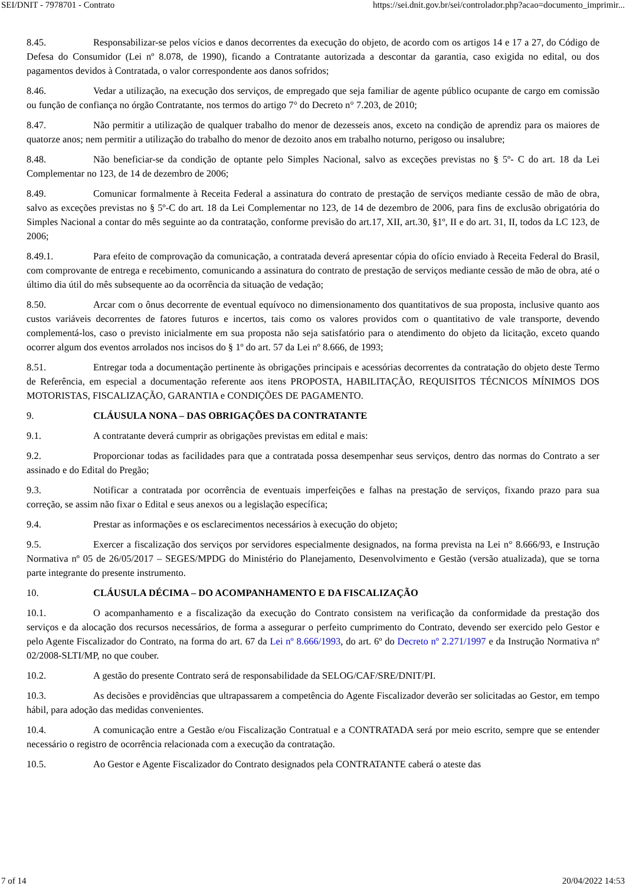SEI/DNIT - 7978701 - Contrato https://sei.dnit.gov.br/sei/controlador.php?acao=documento_imprimir...
8.45. Responsabilizar-se pelos vícios e danos decorrentes da execução do objeto, de acordo com os artigos 14 e 17 a 27, do Código de Defesa do Consumidor (Lei nº 8.078, de 1990), ficando a Contratante autorizada a descontar da garantia, caso exigida no edital, ou dos pagamentos devidos à Contratada, o valor correspondente aos danos sofridos;
8.46. Vedar a utilização, na execução dos serviços, de empregado que seja familiar de agente público ocupante de cargo em comissão ou função de confiança no órgão Contratante, nos termos do artigo 7° do Decreto n° 7.203, de 2010;
8.47. Não permitir a utilização de qualquer trabalho do menor de dezesseis anos, exceto na condição de aprendiz para os maiores de quatorze anos; nem permitir a utilização do trabalho do menor de dezoito anos em trabalho noturno, perigoso ou insalubre;
8.48. Não beneficiar-se da condição de optante pelo Simples Nacional, salvo as exceções previstas no § 5º- C do art. 18 da Lei Complementar no 123, de 14 de dezembro de 2006;
8.49. Comunicar formalmente à Receita Federal a assinatura do contrato de prestação de serviços mediante cessão de mão de obra, salvo as exceções previstas no § 5º-C do art. 18 da Lei Complementar no 123, de 14 de dezembro de 2006, para fins de exclusão obrigatória do Simples Nacional a contar do mês seguinte ao da contratação, conforme previsão do art.17, XII, art.30, §1º, II e do art. 31, II, todos da LC 123, de 2006;
8.49.1. Para efeito de comprovação da comunicação, a contratada deverá apresentar cópia do ofício enviado à Receita Federal do Brasil, com comprovante de entrega e recebimento, comunicando a assinatura do contrato de prestação de serviços mediante cessão de mão de obra, até o último dia útil do mês subsequente ao da ocorrência da situação de vedação;
8.50. Arcar com o ônus decorrente de eventual equívoco no dimensionamento dos quantitativos de sua proposta, inclusive quanto aos custos variáveis decorrentes de fatores futuros e incertos, tais como os valores providos com o quantitativo de vale transporte, devendo complementá-los, caso o previsto inicialmente em sua proposta não seja satisfatório para o atendimento do objeto da licitação, exceto quando ocorrer algum dos eventos arrolados nos incisos do § 1º do art. 57 da Lei nº 8.666, de 1993;
8.51. Entregar toda a documentação pertinente às obrigações principais e acessórias decorrentes da contratação do objeto deste Termo de Referência, em especial a documentação referente aos itens PROPOSTA, HABILITAÇÃO, REQUISITOS TÉCNICOS MÍNIMOS DOS MOTORISTAS, FISCALIZAÇÃO, GARANTIA e CONDIÇÕES DE PAGAMENTO.
9. CLÁUSULA NONA – DAS OBRIGAÇÕES DA CONTRATANTE
9.1. A contratante deverá cumprir as obrigações previstas em edital e mais:
9.2. Proporcionar todas as facilidades para que a contratada possa desempenhar seus serviços, dentro das normas do Contrato a ser assinado e do Edital do Pregão;
9.3. Notificar a contratada por ocorrência de eventuais imperfeições e falhas na prestação de serviços, fixando prazo para sua correção, se assim não fixar o Edital e seus anexos ou a legislação específica;
9.4. Prestar as informações e os esclarecimentos necessários à execução do objeto;
9.5. Exercer a fiscalização dos serviços por servidores especialmente designados, na forma prevista na Lei n° 8.666/93, e Instrução Normativa nº 05 de 26/05/2017 – SEGES/MPDG do Ministério do Planejamento, Desenvolvimento e Gestão (versão atualizada), que se torna parte integrante do presente instrumento.
10. CLÁUSULA DÉCIMA – DO ACOMPANHAMENTO E DA FISCALIZAÇÃO
10.1. O acompanhamento e a fiscalização da execução do Contrato consistem na verificação da conformidade da prestação dos serviços e da alocação dos recursos necessários, de forma a assegurar o perfeito cumprimento do Contrato, devendo ser exercido pelo Gestor e pelo Agente Fiscalizador do Contrato, na forma do art. 67 da Lei nº 8.666/1993, do art. 6º do Decreto nº 2.271/1997 e da Instrução Normativa nº 02/2008-SLTI/MP, no que couber.
10.2. A gestão do presente Contrato será de responsabilidade da SELOG/CAF/SRE/DNIT/PI.
10.3. As decisões e providências que ultrapassarem a competência do Agente Fiscalizador deverão ser solicitadas ao Gestor, em tempo hábil, para adoção das medidas convenientes.
10.4. A comunicação entre a Gestão e/ou Fiscalização Contratual e a CONTRATADA será por meio escrito, sempre que se entender necessário o registro de ocorrência relacionada com a execução da contratação.
10.5. Ao Gestor e Agente Fiscalizador do Contrato designados pela CONTRATANTE caberá o ateste das
7 of 14 20/04/2022 14:53